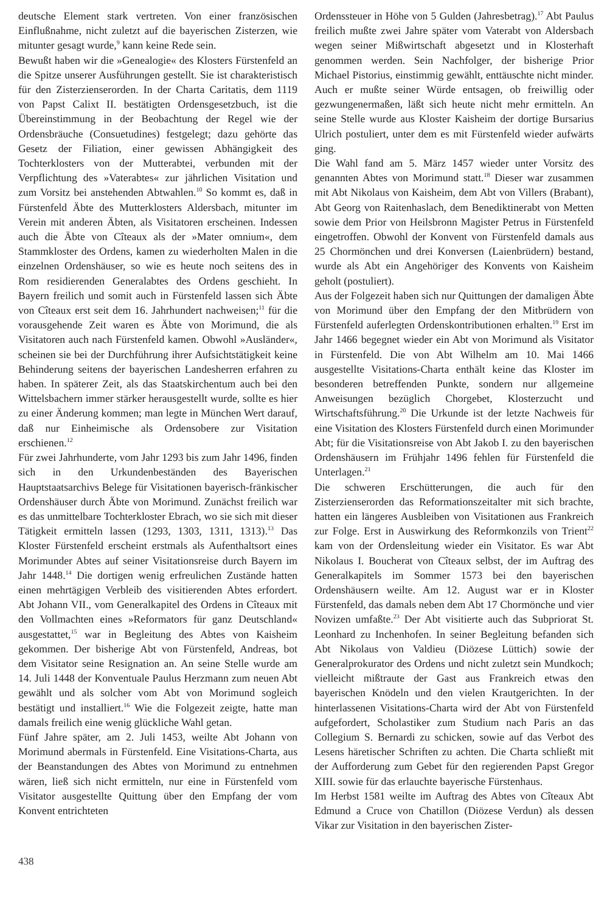deutsche Element stark vertreten. Von einer französischen Einflußnahme, nicht zuletzt auf die bayerischen Zisterzen, wie mitunter gesagt wurde,<sup>9</sup> kann keine Rede sein.
Bewußt haben wir die »Genealogie« des Klosters Fürstenfeld an die Spitze unserer Ausführungen gestellt. Sie ist charakteristisch für den Zisterzienserorden. In der Charta Caritatis, dem 1119 von Papst Calixt II. bestätigten Ordensgesetzbuch, ist die Übereinstimmung in der Beobachtung der Regel wie der Ordensbräuche (Consuetudines) festgelegt; dazu gehörte das Gesetz der Filiation, einer gewissen Abhängigkeit des Tochterklosters von der Mutterabtei, verbunden mit der Verpflichtung des »Vaterabtes« zur jährlichen Visitation und zum Vorsitz bei anstehenden Abtwahlen.<sup>10</sup> So kommt es, daß in Fürstenfeld Äbte des Mutterklosters Aldersbach, mitunter im Verein mit anderen Äbten, als Visitatoren erscheinen. Indessen auch die Äbte von Cîteaux als der »Mater omnium«, dem Stammkloster des Ordens, kamen zu wiederholten Malen in die einzelnen Ordenshäuser, so wie es heute noch seitens des in Rom residierenden Generalabtes des Ordens geschieht. In Bayern freilich und somit auch in Fürstenfeld lassen sich Äbte von Cîteaux erst seit dem 16. Jahrhundert nachweisen;<sup>11</sup> für die vorausgehende Zeit waren es Äbte von Morimund, die als Visitatoren auch nach Fürstenfeld kamen. Obwohl »Ausländer«, scheinen sie bei der Durchführung ihrer Aufsichtstätigkeit keine Behinderung seitens der bayerischen Landesherren erfahren zu haben. In späterer Zeit, als das Staatskirchentum auch bei den Wittelsbachern immer stärker herausgestellt wurde, sollte es hier zu einer Änderung kommen; man legte in München Wert darauf, daß nur Einheimische als Ordensobere zur Visitation erschienen.<sup>12</sup>
Für zwei Jahrhunderte, vom Jahr 1293 bis zum Jahr 1496, finden sich in den Urkundenbeständen des Bayerischen Hauptstaatsarchivs Belege für Visitationen bayerisch-fränkischer Ordenshäuser durch Äbte von Morimund. Zunächst freilich war es das unmittelbare Tochterkloster Ebrach, wo sie sich mit dieser Tätigkeit ermitteln lassen (1293, 1303, 1311, 1313).<sup>13</sup> Das Kloster Fürstenfeld erscheint erstmals als Aufenthaltsort eines Morimunder Abtes auf seiner Visitationsreise durch Bayern im Jahr 1448.<sup>14</sup> Die dortigen wenig erfreulichen Zustände hatten einen mehrtägigen Verbleib des visitierenden Abtes erfordert. Abt Johann VII., vom Generalkapitel des Ordens in Cîteaux mit den Vollmachten eines »Reformators für ganz Deutschland« ausgestattet,<sup>15</sup> war in Begleitung des Abtes von Kaisheim gekommen. Der bisherige Abt von Fürstenfeld, Andreas, bot dem Visitator seine Resignation an. An seine Stelle wurde am 14. Juli 1448 der Konventuale Paulus Herzmann zum neuen Abt gewählt und als solcher vom Abt von Morimund sogleich bestätigt und installiert.<sup>16</sup> Wie die Folgezeit zeigte, hatte man damals freilich eine wenig glückliche Wahl getan.
Fünf Jahre später, am 2. Juli 1453, weilte Abt Johann von Morimund abermals in Fürstenfeld. Eine Visitations-Charta, aus der Beanstandungen des Abtes von Morimund zu entnehmen wären, ließ sich nicht ermitteln, nur eine in Fürstenfeld vom Visitator ausgestellte Quittung über den Empfang der vom Konvent entrichteten
Ordenssteuer in Höhe von 5 Gulden (Jahresbetrag).<sup>17</sup> Abt Paulus freilich mußte zwei Jahre später vom Vaterabt von Aldersbach wegen seiner Mißwirtschaft abgesetzt und in Klosterhaft genommen werden. Sein Nachfolger, der bisherige Prior Michael Pistorius, einstimmig gewählt, enttäuschte nicht minder. Auch er mußte seiner Würde entsagen, ob freiwillig oder gezwungenermaßen, läßt sich heute nicht mehr ermitteln. An seine Stelle wurde aus Kloster Kaisheim der dortige Bursarius Ulrich postuliert, unter dem es mit Fürstenfeld wieder aufwärts ging.
Die Wahl fand am 5. März 1457 wieder unter Vorsitz des genannten Abtes von Morimund statt.<sup>18</sup> Dieser war zusammen mit Abt Nikolaus von Kaisheim, dem Abt von Villers (Brabant), Abt Georg von Raitenhaslach, dem Benediktinerabt von Metten sowie dem Prior von Heilsbronn Magister Petrus in Fürstenfeld eingetroffen. Obwohl der Konvent von Fürstenfeld damals aus 25 Chormönchen und drei Konversen (Laienbrüdern) bestand, wurde als Abt ein Angehöriger des Konvents von Kaisheim geholt (postuliert).
Aus der Folgezeit haben sich nur Quittungen der damaligen Äbte von Morimund über den Empfang der den Mitbrüdern von Fürstenfeld auferlegten Ordenskontributionen erhalten.<sup>19</sup> Erst im Jahr 1466 begegnet wieder ein Abt von Morimund als Visitator in Fürstenfeld. Die von Abt Wilhelm am 10. Mai 1466 ausgestellte Visitations-Charta enthält keine das Kloster im besonderen betreffenden Punkte, sondern nur allgemeine Anweisungen bezüglich Chorgebet, Klosterzucht und Wirtschaftsführung.<sup>20</sup> Die Urkunde ist der letzte Nachweis für eine Visitation des Klosters Fürstenfeld durch einen Morimunder Abt; für die Visitationsreise von Abt Jakob I. zu den bayerischen Ordenshäusern im Frühjahr 1496 fehlen für Fürstenfeld die Unterlagen.<sup>21</sup>
Die schweren Erschütterungen, die auch für den Zisterzienserorden das Reformationszeitalter mit sich brachte, hatten ein längeres Ausbleiben von Visitationen aus Frankreich zur Folge. Erst in Auswirkung des Reformkonzils von Trient<sup>22</sup> kam von der Ordensleitung wieder ein Visitator. Es war Abt Nikolaus I. Boucherat von Cîteaux selbst, der im Auftrag des Generalkapitels im Sommer 1573 bei den bayerischen Ordenshäusern weilte. Am 12. August war er in Kloster Fürstenfeld, das damals neben dem Abt 17 Chormönche und vier Novizen umfaßte.<sup>23</sup> Der Abt visitierte auch das Subpriorat St. Leonhard zu Inchenhofen. In seiner Begleitung befanden sich Abt Nikolaus von Valdieu (Diözese Lüttich) sowie der Generalprokurator des Ordens und nicht zuletzt sein Mundkoch; vielleicht mißtraute der Gast aus Frankreich etwas den bayerischen Knödeln und den vielen Krautgerichten. In der hinterlassenen Visitations-Charta wird der Abt von Fürstenfeld aufgefordert, Scholastiker zum Studium nach Paris an das Collegium S. Bernardi zu schicken, sowie auf das Verbot des Lesens häretischer Schriften zu achten. Die Charta schließt mit der Aufforderung zum Gebet für den regierenden Papst Gregor XIII. sowie für das erlauchte bayerische Fürstenhaus.
Im Herbst 1581 weilte im Auftrag des Abtes von Cîteaux Abt Edmund a Cruce von Chatillon (Diözese Verdun) als dessen Vikar zur Visitation in den bayerischen Zister-
438